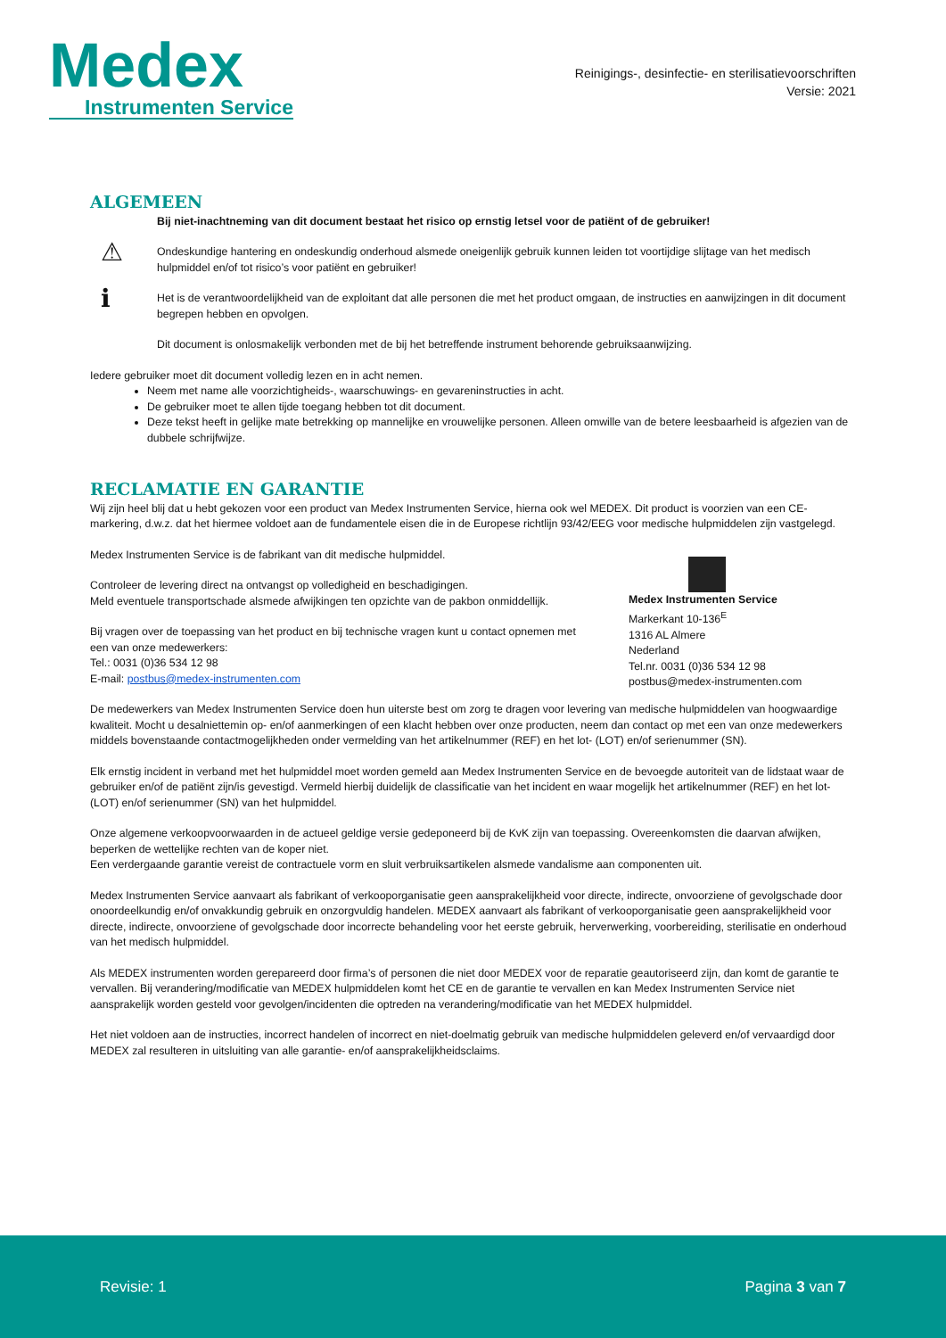Medex
Instrumenten Service
Reinigings-, desinfectie- en sterilisatievoorschriften
Versie: 2021
ALGEMEEN
Bij niet-inachtneming van dit document bestaat het risico op ernstig letsel voor de patiënt of de gebruiker!
⚠ Ondeskundige hantering en ondeskundig onderhoud alsmede oneigenlijk gebruik kunnen leiden tot voortijdige slijtage van het medisch hulpmiddel en/of tot risico’s voor patiënt en gebruiker!
ℹ Het is de verantwoordelijkheid van de exploitant dat alle personen die met het product omgaan, de instructies en aanwijzingen in dit document begrepen hebben en opvolgen.
Dit document is onlosmakelijk verbonden met de bij het betreffende instrument behorende gebruiksaanwijzing.
Iedere gebruiker moet dit document volledig lezen en in acht nemen.
Neem met name alle voorzichtigheids-, waarschuwings- en gevareninstructies in acht.
De gebruiker moet te allen tijde toegang hebben tot dit document.
Deze tekst heeft in gelijke mate betrekking op mannelijke en vrouwelijke personen. Alleen omwille van de betere leesbaarheid is afgezien van de dubbele schrijfwijze.
RECLAMATIE EN GARANTIE
Wij zijn heel blij dat u hebt gekozen voor een product van Medex Instrumenten Service, hierna ook wel MEDEX. Dit product is voorzien van een CE-markering, d.w.z. dat het hiermee voldoet aan de fundamentele eisen die in de Europese richtlijn 93/42/EEG voor medische hulpmiddelen zijn vastgelegd.
Medex Instrumenten Service is de fabrikant van dit medische hulpmiddel.
Controleer de levering direct na ontvangst op volledigheid en beschadigingen.
Meld eventuele transportschade alsmede afwijkingen ten opzichte van de pakbon onmiddellijk.
Bij vragen over de toepassing van het product en bij technische vragen kunt u contact opnemen met een van onze medewerkers:
Tel.: 0031 (0)36 534 12 98
E-mail: postbus@medex-instrumenten.com
Medex Instrumenten Service
Markerkant 10-136<sup>E</sup>
1316 AL Almere
Nederland
Tel.nr. 0031 (0)36 534 12 98
postbus@medex-instrumenten.com
De medewerkers van Medex Instrumenten Service doen hun uiterste best om zorg te dragen voor levering van medische hulpmiddelen van hoogwaardige kwaliteit. Mocht u desalniettemin op- en/of aanmerkingen of een klacht hebben over onze producten, neem dan contact op met een van onze medewerkers middels bovenstaande contactmogelijkheden onder vermelding van het artikelnummer (REF) en het lot- (LOT) en/of serienummer (SN).
Elk ernstig incident in verband met het hulpmiddel moet worden gemeld aan Medex Instrumenten Service en de bevoegde autoriteit van de lidstaat waar de gebruiker en/of de patiënt zijn/is gevestigd. Vermeld hierbij duidelijk de classificatie van het incident en waar mogelijk het artikelnummer (REF) en het lot- (LOT) en/of serienummer (SN) van het hulpmiddel.
Onze algemene verkoopvoorwaarden in de actueel geldige versie gedeponeerd bij de KvK zijn van toepassing. Overeenkomsten die daarvan afwijken, beperken de wettelijke rechten van de koper niet.
Een verdergaande garantie vereist de contractuele vorm en sluit verbruiksartikelen alsmede vandalisme aan componenten uit.
Medex Instrumenten Service aanvaart als fabrikant of verkooporganisatie geen aansprakelijkheid voor directe, indirecte, onvoorziene of gevolgschade door onoordeelkundig en/of onvakkundig gebruik en onzorgvuldig handelen. MEDEX aanvaart als fabrikant of verkooporganisatie geen aansprakelijkheid voor directe, indirecte, onvoorziene of gevolgschade door incorrecte behandeling voor het eerste gebruik, herverwerking, voorbereiding, sterilisatie en onderhoud van het medisch hulpmiddel.
Als MEDEX instrumenten worden gerepareerd door firma’s of personen die niet door MEDEX voor de reparatie geautoriseerd zijn, dan komt de garantie te vervallen. Bij verandering/modificatie van MEDEX hulpmiddelen komt het CE en de garantie te vervallen en kan Medex Instrumenten Service niet aansprakelijk worden gesteld voor gevolgen/incidenten die optreden na verandering/modificatie van het MEDEX hulpmiddel.
Het niet voldoen aan de instructies, incorrect handelen of incorrect en niet-doelmatig gebruik van medische hulpmiddelen geleverd en/of vervaardigd door MEDEX zal resulteren in uitsluiting van alle garantie- en/of aansprakelijkheidsclaims.
Revisie: 1 Pagina 3 van 7